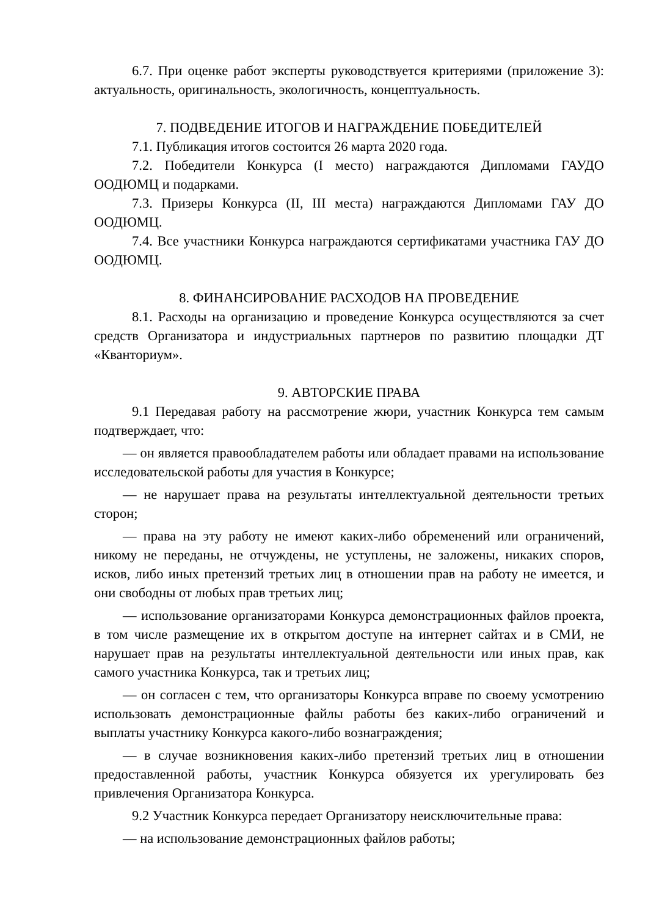6.7. При оценке работ эксперты руководствуется критериями (приложение 3): актуальность, оригинальность, экологичность, концептуальность.
7. ПОДВЕДЕНИЕ ИТОГОВ И НАГРАЖДЕНИЕ ПОБЕДИТЕЛЕЙ
7.1. Публикация итогов состоится 26 марта 2020 года.
7.2. Победители Конкурса (I место) награждаются Дипломами ГАУДО ООДЮМЦ и подарками.
7.3. Призеры Конкурса (II, III места) награждаются Дипломами ГАУ ДО ООДЮМЦ.
7.4. Все участники Конкурса награждаются сертификатами участника ГАУ ДО ООДЮМЦ.
8. ФИНАНСИРОВАНИЕ РАСХОДОВ НА ПРОВЕДЕНИЕ
8.1. Расходы на организацию и проведение Конкурса осуществляются за счет средств Организатора и индустриальных партнеров по развитию площадки ДТ «Кванториум».
9. АВТОРСКИЕ ПРАВА
9.1 Передавая работу на рассмотрение жюри, участник Конкурса тем самым подтверждает, что:
— он является правообладателем работы или обладает правами на использование исследовательской работы для участия в Конкурсе;
— не нарушает права на результаты интеллектуальной деятельности третьих сторон;
— права на эту работу не имеют каких-либо обременений или ограничений, никому не переданы, не отчуждены, не уступлены, не заложены, никаких споров, исков, либо иных претензий третьих лиц в отношении прав на работу не имеется, и они свободны от любых прав третьих лиц;
— использование организаторами Конкурса демонстрационных файлов проекта, в том числе размещение их в открытом доступе на интернет сайтах и в СМИ, не нарушает прав на результаты интеллектуальной деятельности или иных прав, как самого участника Конкурса, так и третьих лиц;
— он согласен с тем, что организаторы Конкурса вправе по своему усмотрению использовать демонстрационные файлы работы без каких-либо ограничений и выплаты участнику Конкурса какого-либо вознаграждения;
— в случае возникновения каких-либо претензий третьих лиц в отношении предоставленной работы, участник Конкурса обязуется их урегулировать без привлечения Организатора Конкурса.
9.2 Участник Конкурса передает Организатору неисключительные права:
— на использование демонстрационных файлов работы;